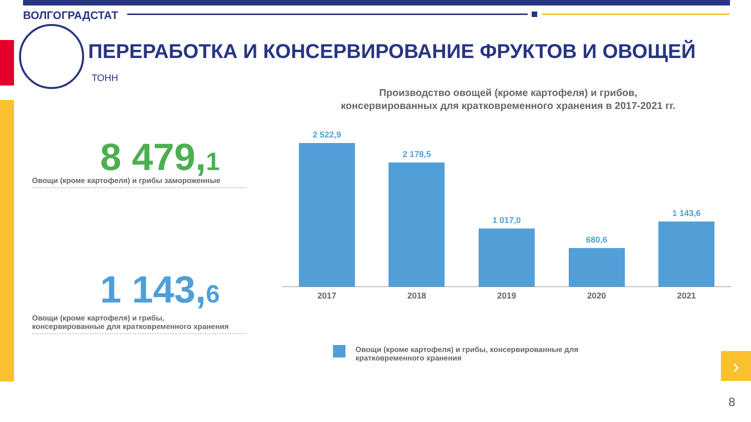ВОЛГОГРАДСТАТ
ПЕРЕРАБОТКА И КОНСЕРВИРОВАНИЕ ФРУКТОВ И ОВОЩЕЙ
ТОНН
8 479,1
Овощи (кроме картофеля) и грибы замороженные
1 143,6
Овощи (кроме картофеля) и грибы,
консервированные для кратковременного хранения
Производство овощей (кроме картофеля) и грибов,
консервированных для кратковременного хранения в 2017-2021 гг.
2 522,9
2 178,5
1 017,0
680,6
1 143,6
2017 2018 2019 2020 2021
Овощи (кроме картофеля) и грибы, консервированные для
кратковременного хранения
›
8